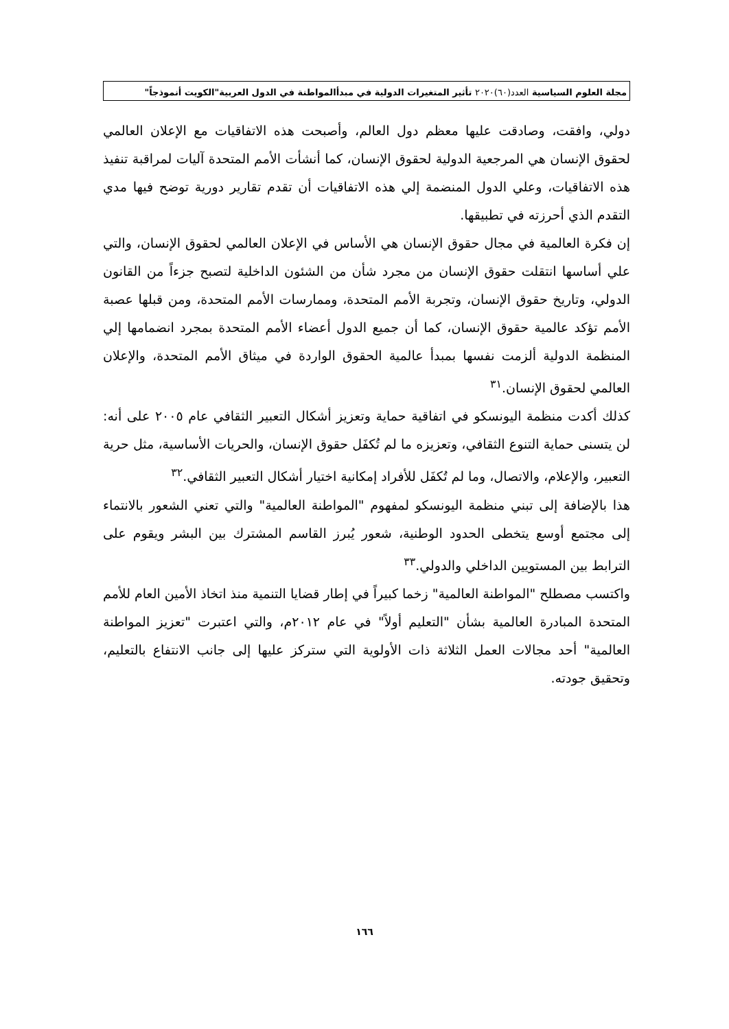مجلة العلوم السياسية العدد(٦٠)٢٠٢٠ تأثير المتغيرات الدولية في مبدأالمواطنة في الدول العربية"الكويت أنموذجاً"
دولي، وافقت، وصادقت عليها معظم دول العالم، وأصبحت هذه الاتفاقيات مع الإعلان العالمي لحقوق الإنسان هي المرجعية الدولية لحقوق الإنسان، كما أنشأت الأمم المتحدة آليات لمراقبة تنفيذ هذه الاتفاقيات، وعلي الدول المنضمة إلي هذه الاتفاقيات أن تقدم تقارير دورية توضح فيها مدي التقدم الذي أحرزته في تطبيقها.
إن فكرة العالمية في مجال حقوق الإنسان هي الأساس في الإعلان العالمي لحقوق الإنسان، والتي علي أساسها انتقلت حقوق الإنسان من مجرد شأن من الشئون الداخلية لتصبح جزءاً من القانون الدولي، وتاريخ حقوق الإنسان، وتجربة الأمم المتحدة، وممارسات الأمم المتحدة، ومن قبلها عصبة الأمم تؤكد عالمية حقوق الإنسان، كما أن جميع الدول أعضاء الأمم المتحدة بمجرد انضمامها إلي المنظمة الدولية ألزمت نفسها بمبدأ عالمية الحقوق الواردة في ميثاق الأمم المتحدة، والإعلان العالمي لحقوق الإنسان.<sup>٣١</sup>
كذلك أكدت منظمة اليونسكو في اتفاقية حماية وتعزيز أشكال التعبير الثقافي عام ٢٠٠٥ على أنه: لن يتسنى حماية التنوع الثقافي، وتعزيزه ما لم تُكفَل حقوق الإنسان، والحريات الأساسية، مثل حرية التعبير، والإعلام، والاتصال، وما لم تُكفَل للأفراد إمكانية اختيار أشكال التعبير الثقافي.<sup>٣٢</sup>
هذا بالإضافة إلى تبني منظمة اليونسكو لمفهوم "المواطنة العالمية" والتي تعني الشعور بالانتماء إلى مجتمع أوسع يتخطى الحدود الوطنية، شعور يُبرز القاسم المشترك بين البشر ويقوم على الترابط بين المستويين الداخلي والدولي.<sup>٣٣</sup>
واكتسب مصطلح "المواطنة العالمية" زخما كبيراً في إطار قضايا التنمية منذ اتخاذ الأمين العام للأمم المتحدة المبادرة العالمية بشأن "التعليم أولاً" في عام ٢٠١٢م، والتي اعتبرت "تعزيز المواطنة العالمية" أحد مجالات العمل الثلاثة ذات الأولوية التي ستركز عليها إلى جانب الانتفاع بالتعليم، وتحقيق جودته.
١٦٦